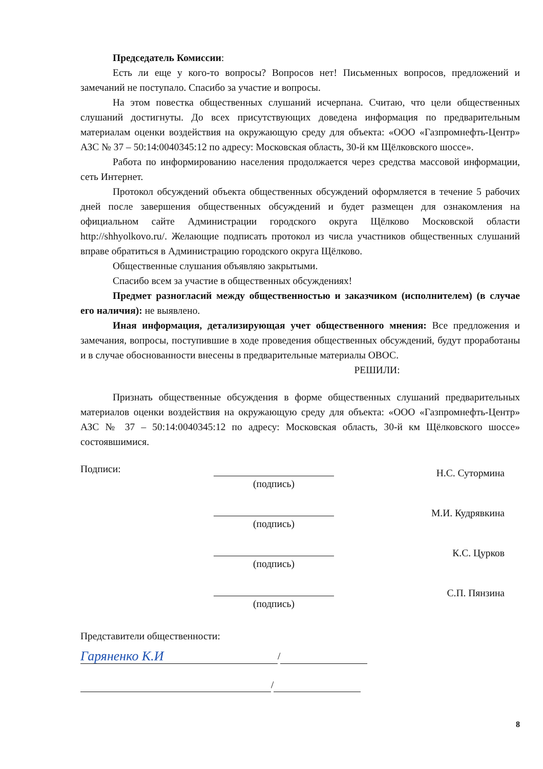Председатель Комиссии:
Есть ли еще у кого-то вопросы? Вопросов нет! Письменных вопросов, предложений и замечаний не поступало. Спасибо за участие и вопросы.
На этом повестка общественных слушаний исчерпана. Считаю, что цели общественных слушаний достигнуты. До всех присутствующих доведена информация по предварительным материалам оценки воздействия на окружающую среду для объекта: «ООО «Газпромнефть-Центр» АЗС № 37 – 50:14:0040345:12 по адресу: Московская область, 30-й км Щёлковского шоссе».
Работа по информированию населения продолжается через средства массовой информации, сеть Интернет.
Протокол обсуждений объекта общественных обсуждений оформляется в течение 5 рабочих дней после завершения общественных обсуждений и будет размещен для ознакомления на официальном сайте Администрации городского округа Щёлково Московской области http://shhyolkovo.ru/. Желающие подписать протокол из числа участников общественных слушаний вправе обратиться в Администрацию городского округа Щёлково.
Общественные слушания объявляю закрытыми.
Спасибо всем за участие в общественных обсуждениях!
Предмет разногласий между общественностью и заказчиком (исполнителем) (в случае его наличия): не выявлено.
Иная информация, детализирующая учет общественного мнения: Все предложения и замечания, вопросы, поступившие в ходе проведения общественных обсуждений, будут проработаны и в случае обоснованности внесены в предварительные материалы ОВОС.
РЕШИЛИ:
Признать общественные обсуждения в форме общественных слушаний предварительных материалов оценки воздействия на окружающую среду для объекта: «ООО «Газпромнефть-Центр» АЗС № 37 – 50:14:0040345:12 по адресу: Московская область, 30-й км Щёлковского шоссе» состоявшимися.
Подписи: (подпись)
Н.С. Сутормина
(подпись)
М.И. Кудрявкина
(подпись)
К.С. Цурков
(подпись)
С.П. Пянзина
Представители общественности:
Гаряненко К.И
/
/
8